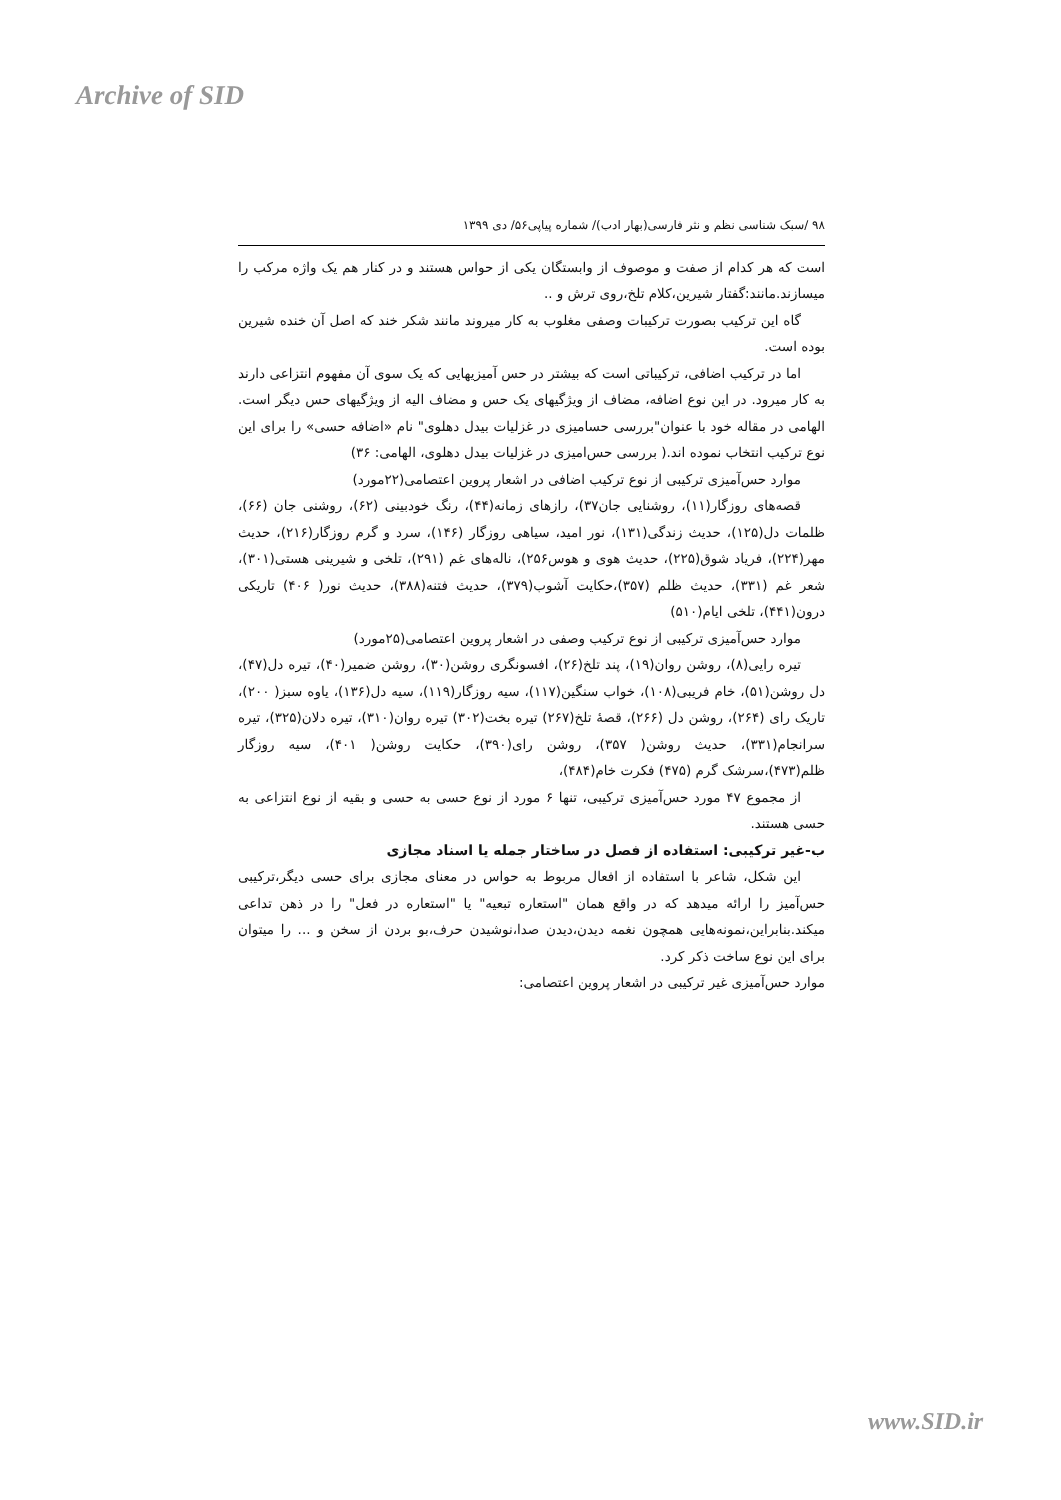Archive of SID
۹۸ /سبک شناسی نظم و نثر فارسی(بهار ادب)/ شماره پیاپی۵۶/ دی ۱۳۹۹
است که هر کدام از صفت و موصوف از وابستگان یکی از حواس هستند و در کنار هم یک واژه مرکب را میسازند.مانند:گفتار شیرین،کلام تلخ،روی ترش و ..
گاه این ترکیب بصورت ترکیبات وصفی مغلوب به کار میروند مانند شکر خند که اصل آن خنده شیرین بوده است.
اما در ترکیب اضافی، ترکیباتی است که بیشتر در حس آمیزیهایی که یک سوی آن مفهوم انتزاعی دارند به کار میرود. در این نوع اضافه، مضاف از ویژگیهای یک حس و مضاف الیه از ویژگیهای حس دیگر است. الهامی در مقاله خود با عنوان"بررسی حسامیزی در غزلیات بیدل دهلوی" نام «اضافه حسی» را برای این نوع ترکیب انتخاب نموده اند.( بررسی حس‌امیزی در غزلیات بیدل دهلوی، الهامی: ۳۶)
موارد حس‌آمیزی ترکیبی از نوع ترکیب اضافی در اشعار پروین اعتصامی(۲۲مورد)
قصه‌های روزگار(۱۱)، روشنایی جان۳۷)، رازهای زمانه(۴۴)، رنگ خودبینی (۶۲)، روشنی جان (۶۶)، ظلمات دل(۱۲۵)، حدیث زندگی(۱۳۱)، نور امید، سیاهی روزگار (۱۴۶)، سرد و گرم روزگار(۲۱۶)، حدیث مهر(۲۲۴)، فریاد شوق(۲۲۵)، حدیث هوی و هوس۲۵۶)، ناله‌های غم (۲۹۱)، تلخی و شیرینی هستی(۳۰۱)، شعر غم (۳۳۱)، حدیث ظلم (۳۵۷)،حکایت آشوب(۳۷۹)، حدیث فتنه(۳۸۸)، حدیث نور( ۴۰۶) تاریکی درون(۴۴۱)، تلخی ایام(۵۱۰)
موارد حس‌آمیزی ترکیبی از نوع ترکیب وصفی در اشعار پروین اعتصامی(۲۵مورد)
تیره رایی(۸)، روشن روان(۱۹)، پند تلخ(۲۶)، افسونگری روشن(۳۰)، روشن ضمیر(۴۰)، تیره دل(۴۷)، دل روشن(۵۱)، خام فریبی(۱۰۸)، خواب سنگین(۱۱۷)، سیه روزگار(۱۱۹)، سیه دل(۱۳۶)، یاوه سبز( ۲۰۰)، تاریک رای (۲۶۴)، روشن دل (۲۶۶)، قصهٔ تلخ(۲۶۷) تیره بخت(۳۰۲) تیره روان(۳۱۰)، تیره دلان(۳۲۵)، تیره سرانجام(۳۳۱)، حدیث روشن( ۳۵۷)، روشن رای(۳۹۰)، حکایت روشن( ۴۰۱)، سیه روزگار ظلم(۴۷۳)،سرشک گرم (۴۷۵) فکرت خام(۴۸۴)،
از مجموع ۴۷ مورد حس‌آمیزی ترکیبی، تنها ۶ مورد از نوع حسی به حسی و بقیه از نوع انتزاعی به حسی هستند.
ب-غیر ترکیبی: استفاده از فصل در ساختار جمله یا اسناد مجازی
این شکل، شاعر با استفاده از افعال مربوط به حواس در معنای مجازی برای حسی دیگر،ترکیبی حس‌آمیز را ارائه میدهد که در واقع همان "استعاره تبعیه" یا "استعاره در فعل" را در ذهن تداعی میکند.بنابراین،نمونه‌هایی همچون نغمه دیدن،دیدن صدا،نوشیدن حرف،بو بردن از سخن و ... را میتوان برای این نوع ساخت ذکر کرد.
موارد حس‌آمیزی غیر ترکیبی در اشعار پروین اعتصامی:
www.SID.ir